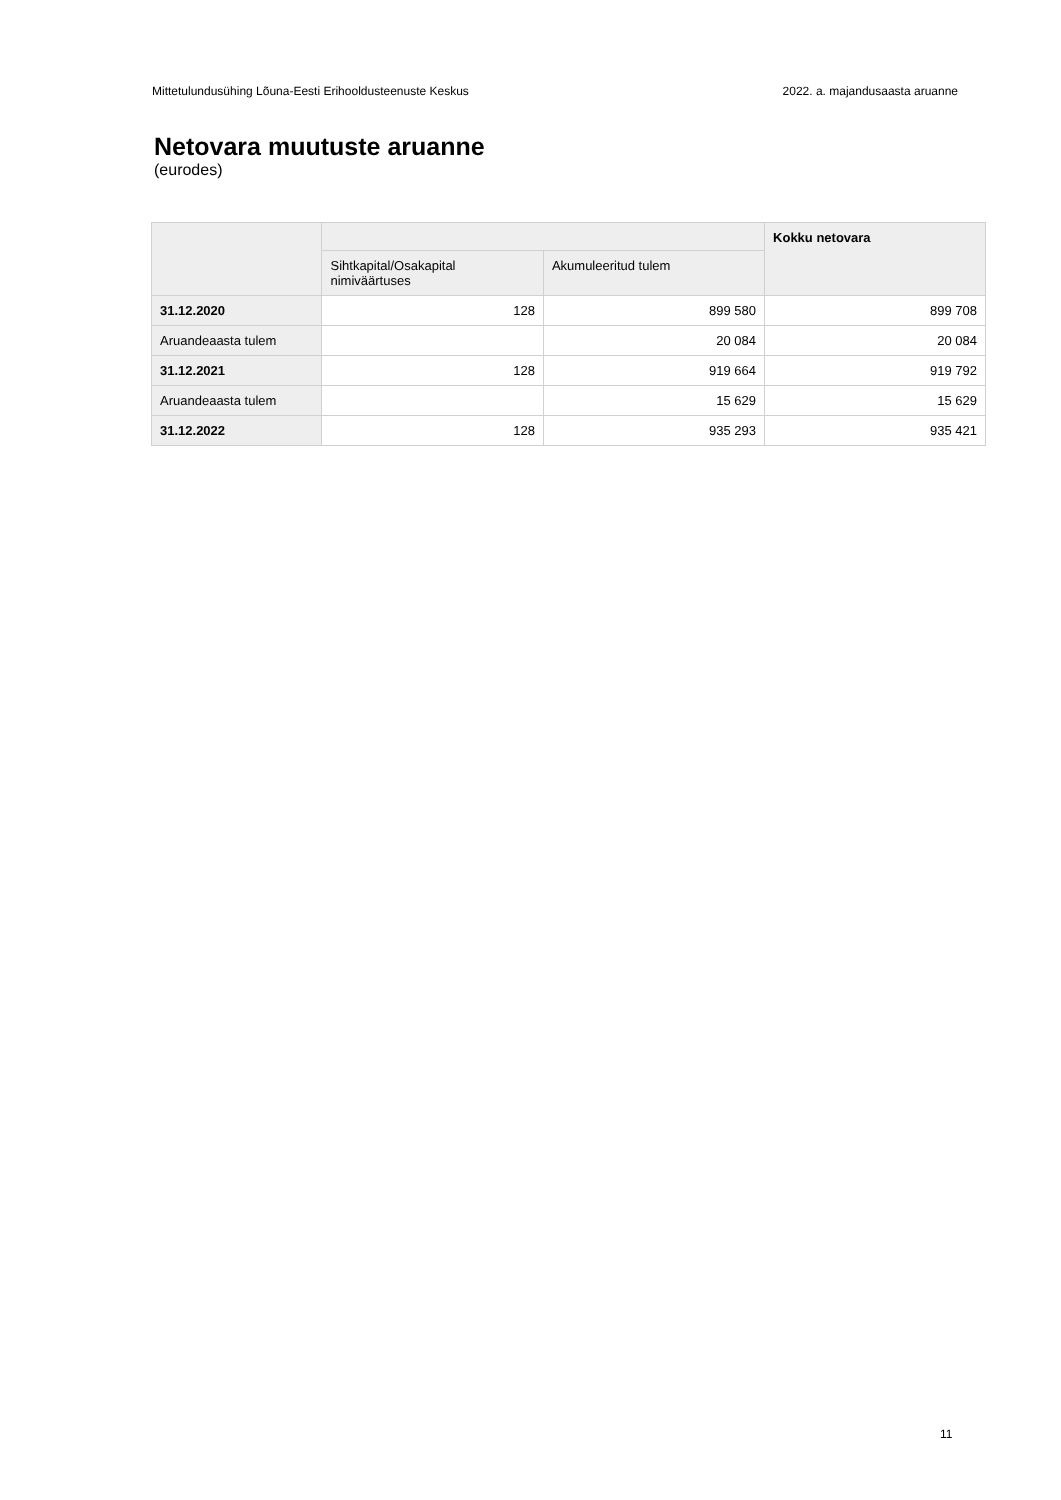Mittetulundusühing Lõuna-Eesti Erihooldusteenuste Keskus 2022. a. majandusaasta aruanne
Netovara muutuste aruanne
(eurodes)
| | | | Kokku netovara |
| --- | --- | --- | --- |
| | Sihtkapital/Osakapital nimiväärtuses | Akumuleeritud tulem | |
| 31.12.2020 | 128 | 899 580 | 899 708 |
| Aruandeaasta tulem | | 20 084 | 20 084 |
| 31.12.2021 | 128 | 919 664 | 919 792 |
| Aruandeaasta tulem | | 15 629 | 15 629 |
| 31.12.2022 | 128 | 935 293 | 935 421 |
11